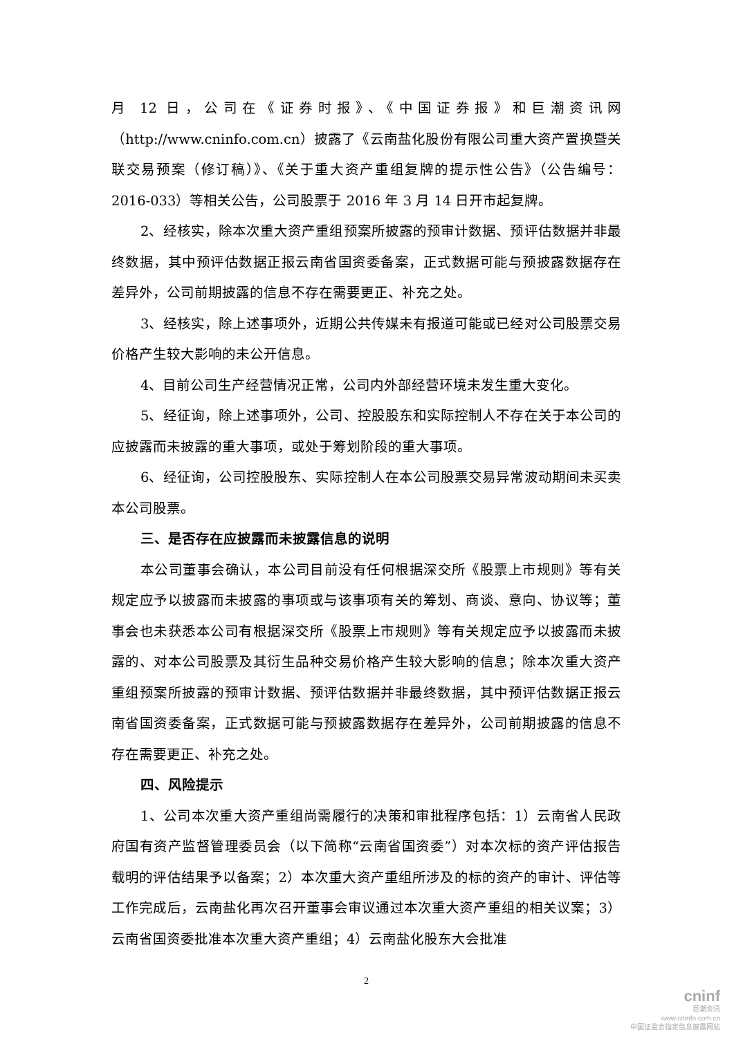月 12 日，公司在《证券时报》、《中国证券报》和巨潮资讯网（http://www.cninfo.com.cn）披露了《云南盐化股份有限公司重大资产置换暨关联交易预案（修订稿）》、《关于重大资产重组复牌的提示性公告》（公告编号： 2016-033）等相关公告，公司股票于 2016 年 3 月 14 日开市起复牌。
2、经核实，除本次重大资产重组预案所披露的预审计数据、预评估数据并非最终数据，其中预评估数据正报云南省国资委备案，正式数据可能与预披露数据存在差异外，公司前期披露的信息不存在需要更正、补充之处。
3、经核实，除上述事项外，近期公共传媒未有报道可能或已经对公司股票交易价格产生较大影响的未公开信息。
4、目前公司生产经营情况正常，公司内外部经营环境未发生重大变化。
5、经征询，除上述事项外，公司、控股股东和实际控制人不存在关于本公司的应披露而未披露的重大事项，或处于筹划阶段的重大事项。
6、经征询，公司控股股东、实际控制人在本公司股票交易异常波动期间未买卖本公司股票。
三、是否存在应披露而未披露信息的说明
本公司董事会确认，本公司目前没有任何根据深交所《股票上市规则》等有关规定应予以披露而未披露的事项或与该事项有关的筹划、商谈、意向、协议等；董事会也未获悉本公司有根据深交所《股票上市规则》等有关规定应予以披露而未披露的、对本公司股票及其衍生品种交易价格产生较大影响的信息；除本次重大资产重组预案所披露的预审计数据、预评估数据并非最终数据，其中预评估数据正报云南省国资委备案，正式数据可能与预披露数据存在差异外，公司前期披露的信息不存在需要更正、补充之处。
四、风险提示
1、公司本次重大资产重组尚需履行的决策和审批程序包括：1）云南省人民政府国有资产监督管理委员会（以下简称“云南省国资委”）对本次标的资产评估报告载明的评估结果予以备案；2）本次重大资产重组所涉及的标的资产的审计、评估等工作完成后，云南盐化再次召开董事会审议通过本次重大资产重组的相关议案；3）云南省国资委批准本次重大资产重组；4）云南盐化股东大会批准
2
cninf
巨潮资讯
www.cninfo.com.cn
中国证监会指定信息披露网站